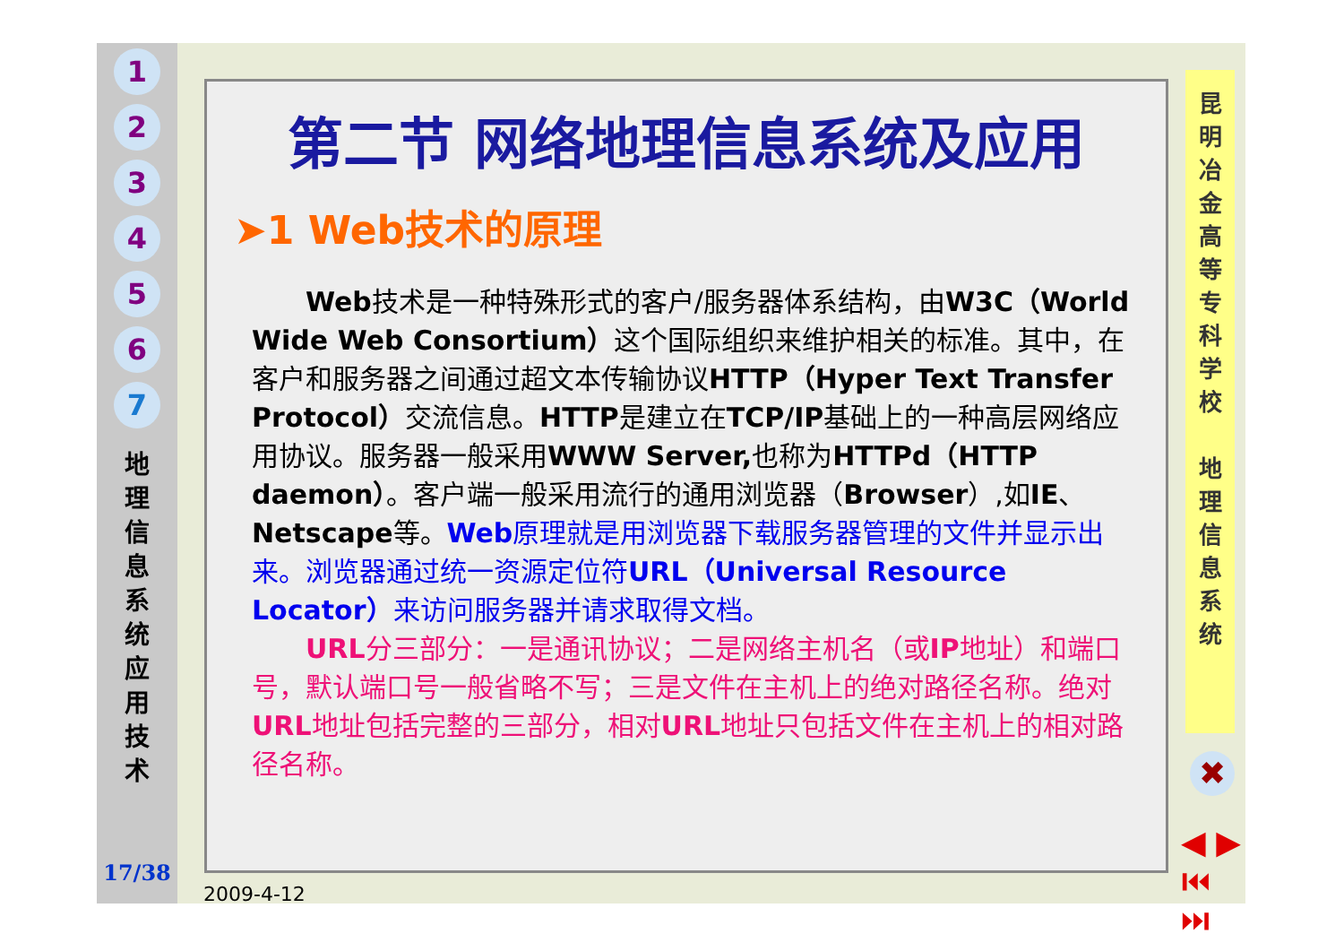1
2
3
4
5
6
7
地
理
信
息
系
统
应
用
技
术
17/38
第二节 网络地理信息系统及应用
➤1 Web技术的原理
Web技术是一种特殊形式的客户/服务器体系结构，由W3C（World Wide Web Consortium）这个国际组织来维护相关的标准。其中，在客户和服务器之间通过超文本传输协议HTTP（Hyper Text Transfer Protocol）交流信息。HTTP是建立在TCP/IP基础上的一种高层网络应用协议。服务器一般采用WWW Server, 也称为HTTPd（HTTP daemon）。客户端一般采用流行的通用浏览器（Browser）,如IE、Netscape等。Web原理就是用浏览器下载服务器管理的文件并显示出来。浏览器通过统一资源定位符URL（Universal Resource Locator）来访问服务器并请求取得文档。
URL分三部分：一是通讯协议；二是网络主机名（或IP地址）和端口号，默认端口号一般省略不写；三是文件在主机上的绝对路径名称。绝对URL地址包括完整的三部分，相对URL地址只包括文件在主机上的相对路径名称。
昆
明
冶
金
高
等
专
科
学
校
地
理
信
息
系
统
✖
◀ ▶
⏮ ⏭
2009-4-12